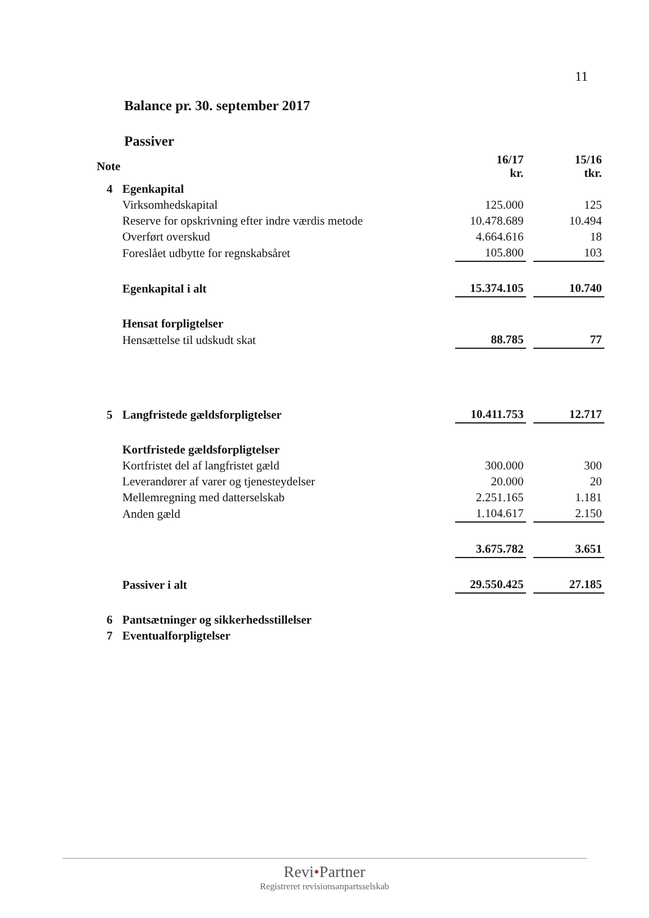11
Balance pr. 30. september 2017
Passiver
| Note | | 16/17 kr. | | 15/16 tkr. |
| 4 | Egenkapital | | | |
| | Virksomhedskapital | 125.000 | | 125 |
| | Reserve for opskrivning efter indre værdis metode | 10.478.689 | | 10.494 |
| | Overført overskud | 4.664.616 | | 18 |
| | Foreslået udbytte for regnskabsåret | 105.800 | | 103 |
| | Egenkapital i alt | 15.374.105 | | 10.740 |
| | Hensat forpligtelser | | | |
| | Hensættelse til udskudt skat | 88.785 | | 77 |
| 5 | Langfristede gældsforpligtelser | 10.411.753 | | 12.717 |
| | Kortfristede gældsforpligtelser | | | |
| | Kortfristet del af langfristet gæld | 300.000 | | 300 |
| | Leverandører af varer og tjenesteydelser | 20.000 | | 20 |
| | Mellemregning med datterselskab | 2.251.165 | | 1.181 |
| | Anden gæld | 1.104.617 | | 2.150 |
| | | 3.675.782 | | 3.651 |
| | Passiver i alt | 29.550.425 | | 27.185 |
| 6 | Pantsætninger og sikkerhedsstillelser | | | |
| 7 | Eventualforpligtelser | | | |
Revi•Partner
Registreret revisionsanpartsselskab